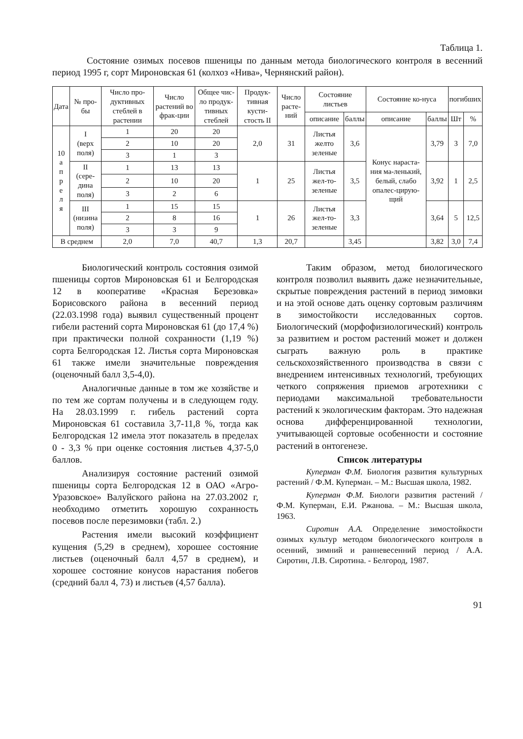Таблица 1.
Состояние озимых посевов пшеницы по данным метода биологического контроля в весенний период 1995 г, сорт Мироновская 61 (колхоз «Нива», Чернянский район).
| Дата | № про-бы | Число про-дуктивных стеблей в растении | Число растений во фрак-ции | Общее чис-ло продук-тивных стеблей | Продук-тивная кусти-стость II | Число расте-ний | Состояние листьев | | Состояние ко-нуса | | погибших | |
| --- | --- | --- | --- | --- | --- | --- | --- | --- | --- | --- | --- | --- |
| | | | | | | | описание | баллы | описание | баллы | Шт | % |
| 10 а п р е л я | I (верх поля) | 1 | 20 | 20 | 2,0 | 31 | Листья желто зеленые | 3,6 | Конус нараста-ния ма-ленький, белый, слабо опалес-цирую-щий | 3,79 | 3 | 7,0 |
| | | 2 | 10 | 20 | | | | | | | | |
| | | 3 | 1 | 3 | | | | | | | | |
| | II (сере-дина поля) | 1 | 13 | 13 | 1 | 25 | Листья жел-то-зеленые | 3,5 | | 3,92 | 1 | 2,5 |
| | | 2 | 10 | 20 | | | | | | | | |
| | | 3 | 2 | 6 | | | | | | | | |
| | III (низина поля) | 1 | 15 | 15 | 1 | 26 | Листья жел-то-зеленые | 3,3 | | 3,64 | 5 | 12,5 |
| | | 2 | 8 | 16 | | | | | | | | |
| | | 3 | 3 | 9 | | | | | | | | |
| В среднем | | 2,0 | 7,0 | 40,7 | 1,3 | 20,7 | | 3,45 | | 3,82 | 3,0 | 7,4 |
Биологический контроль состояния озимой пшеницы сортов Мироновская 61 и Белгородская 12 в кооперативе «Красная Березовка» Борисовского района в весенний период (22.03.1998 года) выявил существенный процент гибели растений сорта Мироновская 61 (до 17,4 %) при практически полной сохранности (1,19 %) сорта Белгородская 12. Листья сорта Мироновская 61 также имели значительные повреждения (оценочный балл 3,5-4,0).
Аналогичные данные в том же хозяйстве и по тем же сортам получены и в следующем году. На 28.03.1999 г. гибель растений сорта Мироновская 61 составила 3,7-11,8 %, тогда как Белгородская 12 имела этот показатель в пределах 0 - 3,3 % при оценке состояния листьев 4,37-5,0 баллов.
Анализируя состояние растений озимой пшеницы сорта Белгородская 12 в ОАО «Агро-Уразовское» Валуйского района на 27.03.2002 г, необходимо отметить хорошую сохранность посевов после перезимовки (табл. 2.)
Растения имели высокий коэффициент кущения (5,29 в среднем), хорошее состояние листьев (оценочный балл 4,57 в среднем), и хорошее состояние конусов нарастания побегов (средний балл 4, 73) и листьев (4,57 балла).
Таким образом, метод биологического контроля позволил выявить даже незначительные, скрытые повреждения растений в период зимовки и на этой основе дать оценку сортовым различиям в зимостойкости исследованных сортов. Биологический (морфофизиологический) контроль за развитием и ростом растений может и должен сыграть важную роль в практике сельскохозяйственного производства в связи с внедрением интенсивных технологий, требующих четкого сопряжения приемов агротехники с периодами максимальной требовательности растений к экологическим факторам. Это надежная основа дифференцированной технологии, учитывающей сортовые особенности и состояние растений в онтогенезе.
Список литературы
Куперман Ф.М. Биология развития культурных растений / Ф.М. Куперман. – М.: Высшая школа, 1982.
Куперман Ф.М. Биологи развития растений / Ф.М. Куперман, Е.И. Ржанова. – М.: Высшая школа, 1963.
Сиротин А.А. Определение зимостойкости озимых культур методом биологического контроля в осенний, зимний и ранневесенний период / А.А. Сиротин, Л.В. Сиротина. - Белгород, 1987.
91